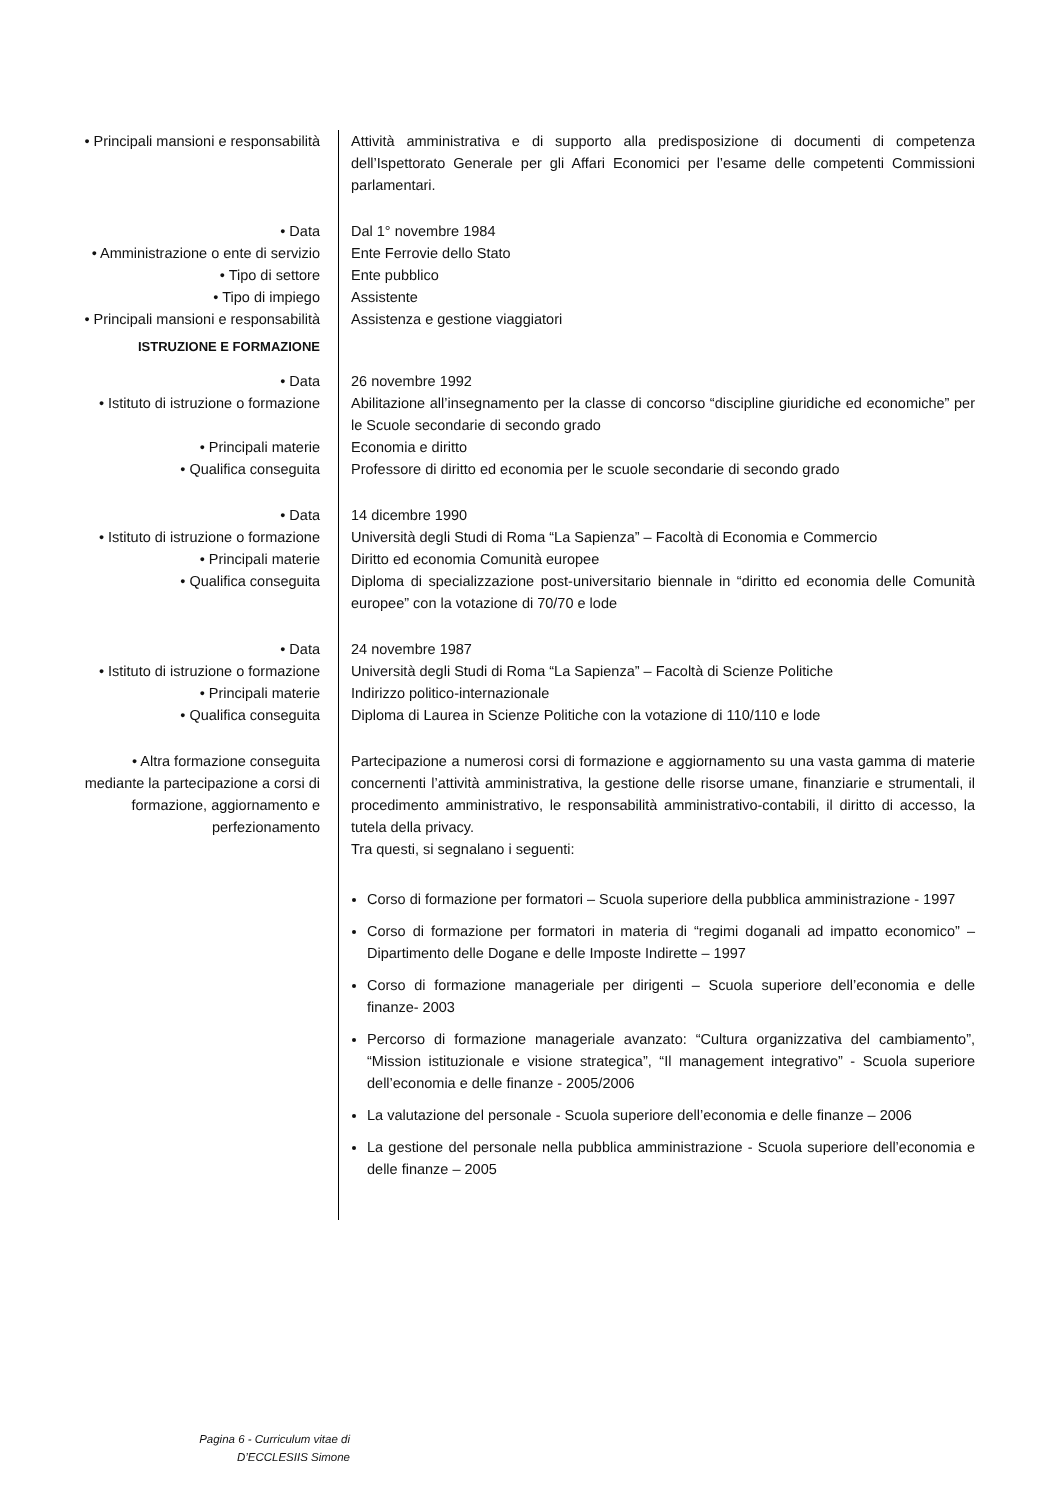| • Principali mansioni e responsabilità | Attività amministrativa e di supporto alla predisposizione di documenti di competenza dell’Ispettorato Generale per gli Affari Economici per l’esame delle competenti Commissioni parlamentari. |
| • Data | Dal 1° novembre 1984 |
| • Amministrazione o ente di servizio | Ente Ferrovie dello Stato |
| • Tipo di settore | Ente pubblico |
| • Tipo di impiego | Assistente |
| • Principali mansioni e responsabilità | Assistenza e gestione viaggiatori |
| ISTRUZIONE E FORMAZIONE | |
| • Data | 26 novembre 1992 |
| • Istituto di istruzione o formazione | Abilitazione all’insegnamento per la classe di concorso “discipline giuridiche ed economiche” per le Scuole secondarie di secondo grado |
| • Principali materie | Economia e diritto |
| • Qualifica conseguita | Professore di diritto ed economia per le scuole secondarie di secondo grado |
| • Data | 14 dicembre 1990 |
| • Istituto di istruzione o formazione | Università degli Studi di Roma “La Sapienza” – Facoltà di Economia e Commercio |
| • Principali materie | Diritto ed economia Comunità europee |
| • Qualifica conseguita | Diploma di specializzazione post-universitario biennale in “diritto ed economia delle Comunità europee” con la votazione di 70/70 e lode |
| • Data | 24 novembre 1987 |
| • Istituto di istruzione o formazione | Università degli Studi di Roma “La Sapienza” – Facoltà di Scienze Politiche |
| • Principali materie | Indirizzo politico-internazionale |
| • Qualifica conseguita | Diploma di Laurea in Scienze Politiche con la votazione di 110/110 e lode |
| • Altra formazione conseguita mediante la partecipazione a corsi di formazione, aggiornamento e perfezionamento | Partecipazione a numerosi corsi di formazione e aggiornamento su una vasta gamma di materie concernenti l’attività amministrativa, la gestione delle risorse umane, finanziarie e strumentali, il procedimento amministrativo, le responsabilità amministrativo-contabili, il diritto di accesso, la tutela della privacy. Tra questi, si segnalano i seguenti: Corso di formazione per formatori – Scuola superiore della pubblica amministrazione - 1997 Corso di formazione per formatori in materia di “regimi doganali ad impatto economico” – Dipartimento delle Dogane e delle Imposte Indirette – 1997 Corso di formazione manageriale per dirigenti – Scuola superiore dell’economia e delle finanze- 2003 Percorso di formazione manageriale avanzato: “Cultura organizzativa del cambiamento”, “Mission istituzionale e visione strategica”, “Il management integrativo” - Scuola superiore dell’economia e delle finanze - 2005/2006 La valutazione del personale - Scuola superiore dell’economia e delle finanze – 2006 La gestione del personale nella pubblica amministrazione - Scuola superiore dell’economia e delle finanze – 2005 |
Pagina 6 - Curriculum vitae di
D’ECCLESIIS Simone